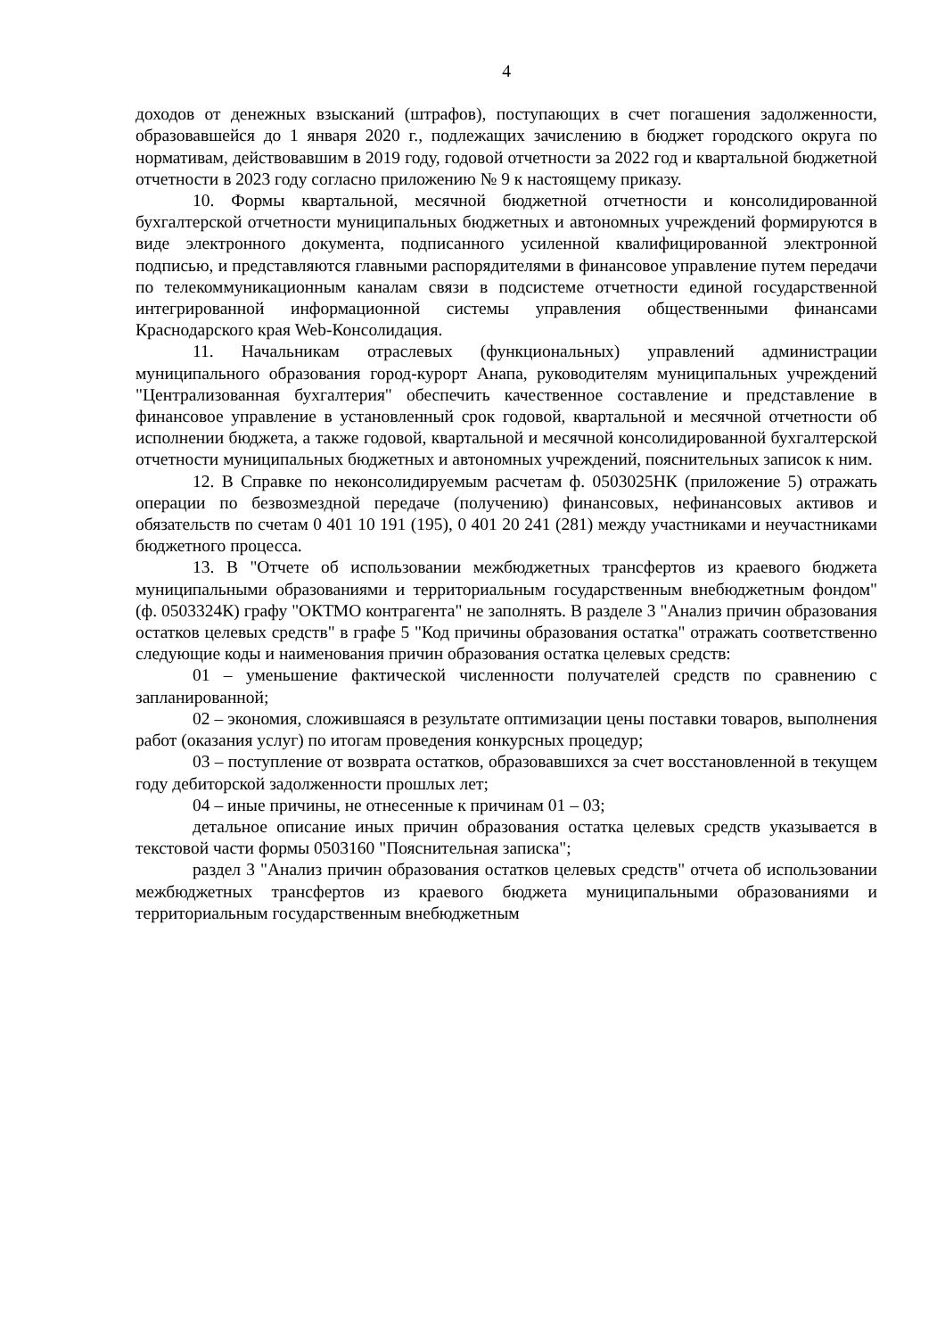4
доходов от денежных взысканий (штрафов), поступающих в счет погашения задолженности, образовавшейся до 1 января 2020 г., подлежащих зачислению в бюджет городского округа по нормативам, действовавшим в 2019 году, годовой отчетности за 2022 год и квартальной бюджетной отчетности в 2023 году согласно приложению № 9 к настоящему приказу.
10. Формы квартальной, месячной бюджетной отчетности и консолидированной бухгалтерской отчетности муниципальных бюджетных и автономных учреждений формируются в виде электронного документа, подписанного усиленной квалифицированной электронной подписью, и представляются главными распорядителями в финансовое управление путем передачи по телекоммуникационным каналам связи в подсистеме отчетности единой государственной интегрированной информационной системы управления общественными финансами Краснодарского края Web-Консолидация.
11. Начальникам отраслевых (функциональных) управлений администрации муниципального образования город-курорт Анапа, руководителям муниципальных учреждений "Централизованная бухгалтерия" обеспечить качественное составление и представление в финансовое управление в установленный срок годовой, квартальной и месячной отчетности об исполнении бюджета, а также годовой, квартальной и месячной консолидированной бухгалтерской отчетности муниципальных бюджетных и автономных учреждений, пояснительных записок к ним.
12. В Справке по неконсолидируемым расчетам ф. 0503025НК (приложение 5) отражать операции по безвозмездной передаче (получению) финансовых, нефинансовых активов и обязательств по счетам 0 401 10 191 (195), 0 401 20 241 (281) между участниками и неучастниками бюджетного процесса.
13. В "Отчете об использовании межбюджетных трансфертов из краевого бюджета муниципальными образованиями и территориальным государственным внебюджетным фондом" (ф. 0503324К) графу "ОКТМО контрагента" не заполнять. В разделе 3 "Анализ причин образования остатков целевых средств" в графе 5 "Код причины образования остатка" отражать соответственно следующие коды и наименования причин образования остатка целевых средств:
01 – уменьшение фактической численности получателей средств по сравнению с запланированной;
02 – экономия, сложившаяся в результате оптимизации цены поставки товаров, выполнения работ (оказания услуг) по итогам проведения конкурсных процедур;
03 – поступление от возврата остатков, образовавшихся за счет восстановленной в текущем году дебиторской задолженности прошлых лет;
04 – иные причины, не отнесенные к причинам 01 – 03;
детальное описание иных причин образования остатка целевых средств указывается в текстовой части формы 0503160 "Пояснительная записка";
раздел 3 "Анализ причин образования остатков целевых средств" отчета об использовании межбюджетных трансфертов из краевого бюджета муниципальными образованиями и территориальным государственным внебюджетным